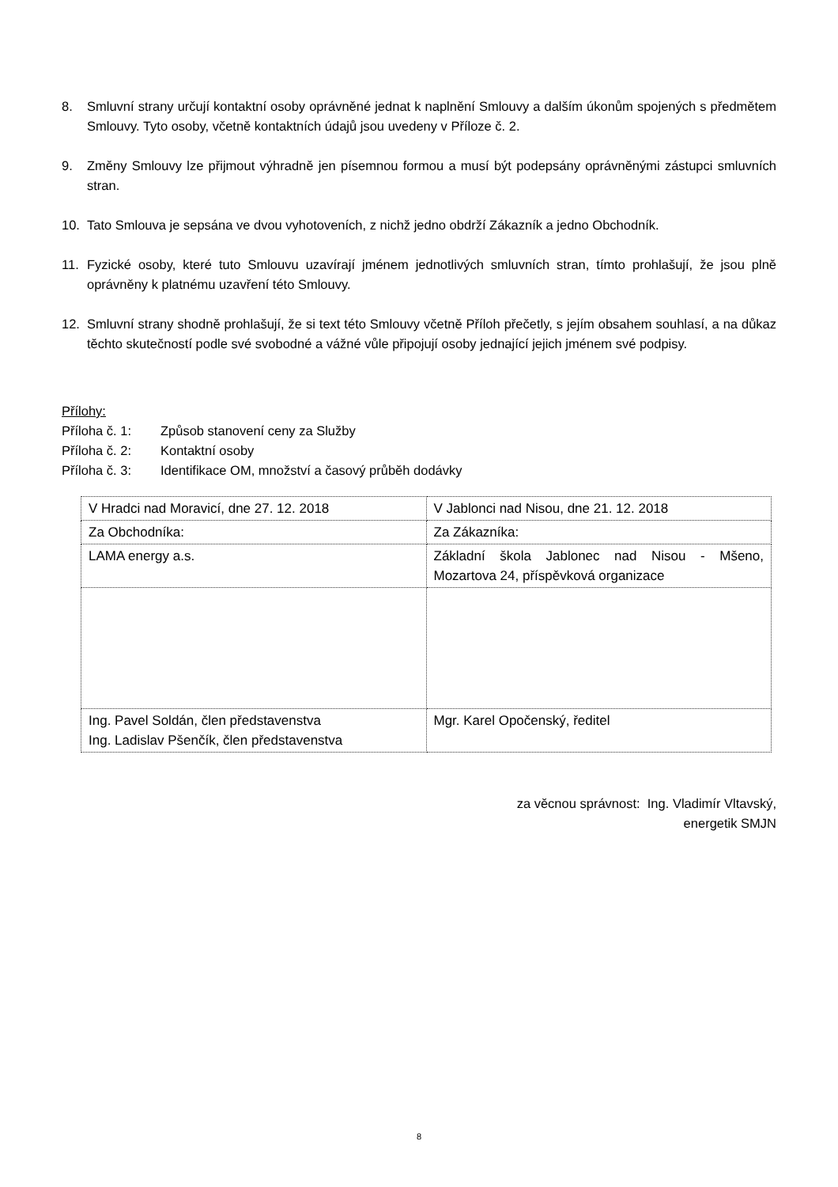8. Smluvní strany určují kontaktní osoby oprávněné jednat k naplnění Smlouvy a dalším úkonům spojených s předmětem Smlouvy. Tyto osoby, včetně kontaktních údajů jsou uvedeny v Příloze č. 2.
9. Změny Smlouvy lze přijmout výhradně jen písemnou formou a musí být podepsány oprávněnými zástupci smluvních stran.
10. Tato Smlouva je sepsána ve dvou vyhotoveních, z nichž jedno obdrží Zákazník a jedno Obchodník.
11. Fyzické osoby, které tuto Smlouvu uzavírají jménem jednotlivých smluvních stran, tímto prohlašují, že jsou plně oprávněny k platnému uzavření této Smlouvy.
12. Smluvní strany shodně prohlašují, že si text této Smlouvy včetně Příloh přečetly, s jejím obsahem souhlasí, a na důkaz těchto skutečností podle své svobodné a vážné vůle připojují osoby jednající jejich jménem své podpisy.
Přílohy:
Příloha č. 1: Způsob stanovení ceny za Služby
Příloha č. 2: Kontaktní osoby
Příloha č. 3: Identifikace OM, množství a časový průběh dodávky
| V Hradci nad Moravicí, dne 27. 12. 2018 | V Jablonci nad Nisou, dne 21. 12. 2018 |
| Za Obchodníka: | Za Zákazníka: |
| LAMA energy a.s. | Základní škola Jablonec nad Nisou - Mšeno, Mozartova 24, příspěvková organizace |
| Ing. Pavel Soldán, člen představenstva Ing. Ladislav Pšenčík, člen představenstva | Mgr. Karel Opočenský, ředitel |
za věcnou správnost: Ing. Vladimír Vltavský,
energetik SMJN
8